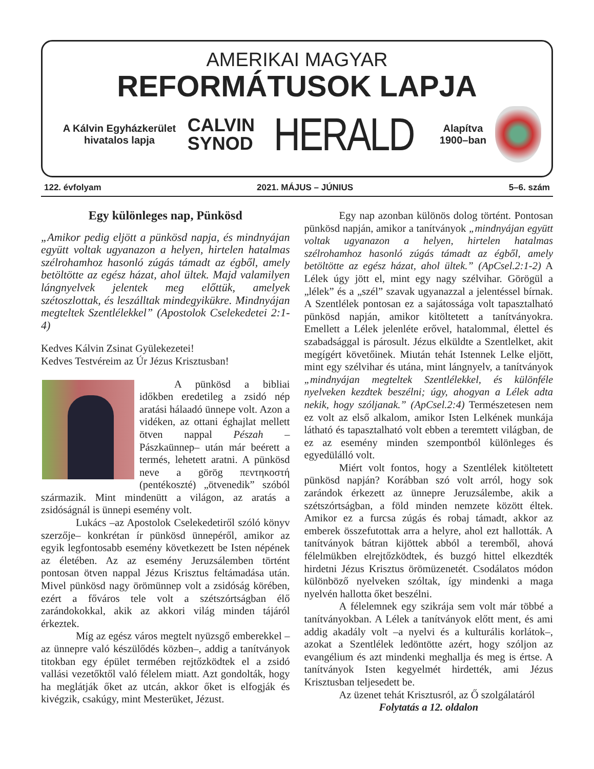AMERIKAI MAGYAR
REFORMÁTUSOK LAPJA
A Kálvin Egyházkerület
hivatalos lapja
CALVIN
SYNOD
HERALD
Alapítva
1900–ban
122. évfolyam 2021. MÁJUS – JÚNIUS 5–6. szám
Egy különleges nap, Pünkösd
„Amikor pedig eljött a pünkösd napja, és mindnyájan együtt voltak ugyanazon a helyen, hirtelen hatalmas szélrohamhoz hasonló zúgás támadt az égből, amely betöltötte az egész házat, ahol ültek. Majd valamilyen lángnyelvek jelentek meg előttük, amelyek szétoszlottak, és leszálltak mindegyikükre. Mindnyájan megteltek Szentlélekkel” (Apostolok Cselekedetei 2:1-4)
Kedves Kálvin Zsinat Gyülekezetei!
Kedves Testvéreim az Úr Jézus Krisztusban!
A pünkösd a bibliai időkben eredetileg a zsidó nép aratási hálaadó ünnepe volt. Azon a vidéken, az ottani éghajlat mellett ötven nappal Pészah –Pászkaünnep– után már beérett a termés, lehetett aratni. A pünkösd neve a görög πεντηκοστή (pentékoszté) „ötvenedik” szóból származik. Mint mindenütt a világon, az aratás a zsidóságnál is ünnepi esemény volt.
Lukács –az Apostolok Cselekedetiről szóló könyv szerzője– konkrétan ír pünkösd ünnepéről, amikor az egyik legfontosabb esemény következett be Isten népének az életében. Az az esemény Jeruzsálemben történt pontosan ötven nappal Jézus Krisztus feltámadása után. Mivel pünkösd nagy örömünnep volt a zsidóság körében, ezért a főváros tele volt a szétszórtságban élő zarándokokkal, akik az akkori világ minden tájáról érkeztek.
Míg az egész város megtelt nyüzsgő emberekkel –az ünnepre való készülődés közben–, addig a tanítványok titokban egy épület termében rejtőzködtek el a zsidó vallási vezetőktől való félelem miatt. Azt gondolták, hogy ha meglátják őket az utcán, akkor őket is elfogják és kivégzik, csakúgy, mint Mesterüket, Jézust.
Egy nap azonban különös dolog történt. Pontosan pünkösd napján, amikor a tanítványok „mindnyájan együtt voltak ugyanazon a helyen, hirtelen hatalmas szélrohamhoz hasonló zúgás támadt az égből, amely betöltötte az egész házat, ahol ültek.” (ApCsel.2:1-2) A Lélek úgy jött el, mint egy nagy szélvihar. Görögül a „lélek” és a „szél” szavak ugyanazzal a jelentéssel bírnak. A Szentlélek pontosan ez a sajátossága volt tapasztalható pünkösd napján, amikor kitöltetett a tanítványokra. Emellett a Lélek jelenléte erővel, hatalommal, élettel és szabadsággal is párosult. Jézus elküldte a Szentlelket, akit megígért követőinek. Miután tehát Istennek Lelke eljött, mint egy szélvihar és utána, mint lángnyelv, a tanítványok „mindnyájan megteltek Szentlélekkel, és különféle nyelveken kezdtek beszélni; úgy, ahogyan a Lélek adta nekik, hogy szóljanak.” (ApCsel.2:4) Természetesen nem ez volt az első alkalom, amikor Isten Lelkének munkája látható és tapasztalható volt ebben a teremtett világban, de ez az esemény minden szempontból különleges és egyedülálló volt.
Miért volt fontos, hogy a Szentlélek kitöltetett pünkösd napján? Korábban szó volt arról, hogy sok zarándok érkezett az ünnepre Jeruzsálembe, akik a szétszórtságban, a föld minden nemzete között éltek. Amikor ez a furcsa zúgás és robaj támadt, akkor az emberek összefutottak arra a helyre, ahol ezt hallották. A tanítványok bátran kijöttek abból a teremből, ahová félelmükben elrejtőzködtek, és buzgó hittel elkezdték hirdetni Jézus Krisztus örömüzenetét. Csodálatos módon különböző nyelveken szóltak, így mindenki a maga nyelvén hallotta őket beszélni.
A félelemnek egy szikrája sem volt már többé a tanítványokban. A Lélek a tanítványok előtt ment, és ami addig akadály volt –a nyelvi és a kulturális korlátok–, azokat a Szentlélek ledöntötte azért, hogy szóljon az evangélium és azt mindenki meghallja és meg is értse. A tanítványok Isten kegyelmét hirdették, ami Jézus Krisztusban teljesedett be.
Az üzenet tehát Krisztusról, az Ő szolgálatáról
Folytatás a 12. oldalon